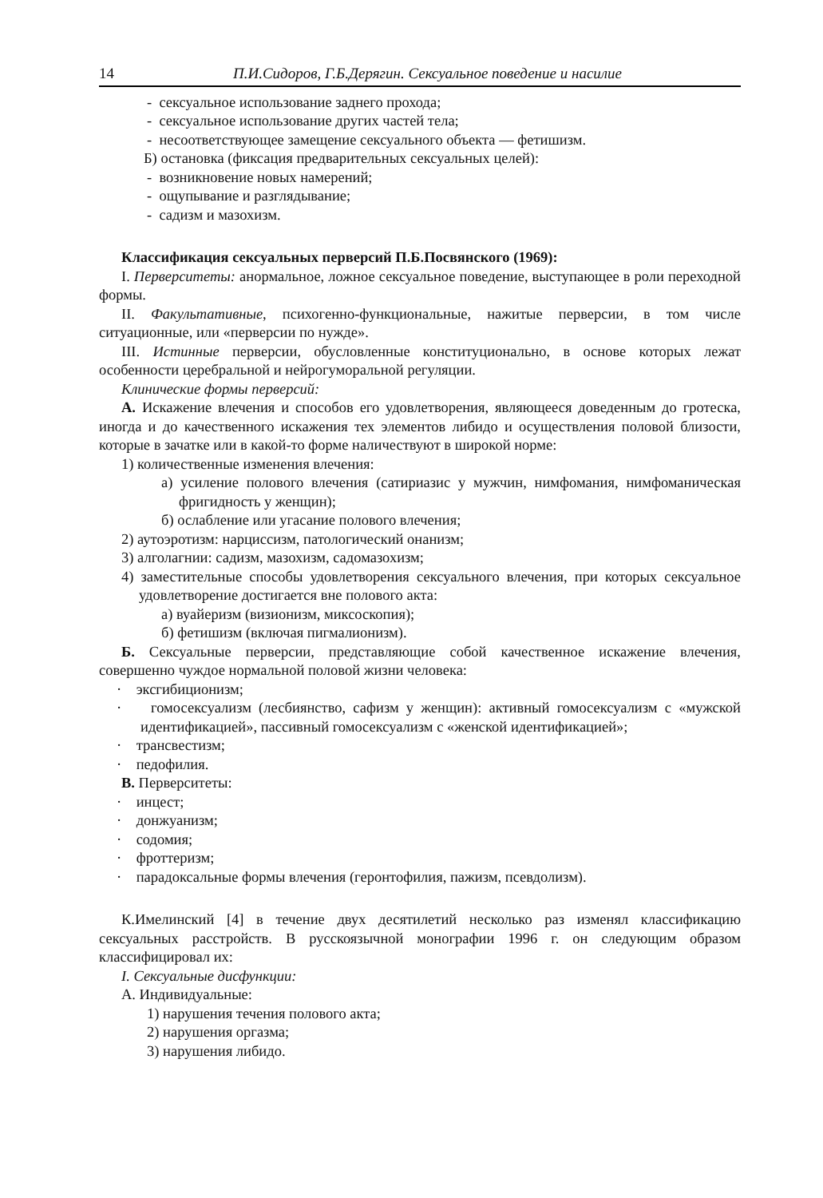14 П.И.Сидоров, Г.Б.Дерягин. Сексуальное поведение и насилие
- сексуальное использование заднего прохода;
- сексуальное использование других частей тела;
- несоответствующее замещение сексуального объекта — фетишизм.
Б) остановка (фиксация предварительных сексуальных целей):
- возникновение новых намерений;
- ощупывание и разглядывание;
- садизм и мазохизм.
Классификация сексуальных перверсий П.Б.Посвянского (1969):
I. Перверситеты: анормальное, ложное сексуальное поведение, выступающее в роли переходной формы.
II. Факультативные, психогенно-функциональные, нажитые перверсии, в том числе ситуационные, или «перверсии по нужде».
III. Истинные перверсии, обусловленные конституционально, в основе которых лежат особенности церебральной и нейрогуморальной регуляции.
Клинические формы перверсий:
А. Искажение влечения и способов его удовлетворения, являющееся доведенным до гротеска, иногда и до качественного искажения тех элементов либидо и осуществления половой близости, которые в зачатке или в какой-то форме наличествуют в широкой норме:
1) количественные изменения влечения:
а) усиление полового влечения (сатириазис у мужчин, нимфомания, нимфоманическая фригидность у женщин);
б) ослабление или угасание полового влечения;
2) аутоэротизм: нарциссизм, патологический онанизм;
3) алголагнии: садизм, мазохизм, садомазохизм;
4) заместительные способы удовлетворения сексуального влечения, при которых сексуальное удовлетворение достигается вне полового акта:
а) вуайеризм (визионизм, миксоскопия);
б) фетишизм (включая пигмалионизм).
Б. Сексуальные перверсии, представляющие собой качественное искажение влечения, совершенно чуждое нормальной половой жизни человека:
· эксгибиционизм;
· гомосексуализм (лесбиянство, сафизм у женщин): активный гомосексуализм с «мужской идентификацией», пассивный гомосексуализм с «женской идентификацией»;
· трансвестизм;
· педофилия.
В. Перверситеты:
· инцест;
· донжуанизм;
· содомия;
· фроттеризм;
· парадоксальные формы влечения (геронтофилия, пажизм, псевдолизм).
К.Имелинский [4] в течение двух десятилетий несколько раз изменял классификацию сексуальных расстройств. В русскоязычной монографии 1996 г. он следующим образом классифицировал их:
I. Сексуальные дисфункции:
А. Индивидуальные:
1) нарушения течения полового акта;
2) нарушения оргазма;
3) нарушения либидо.